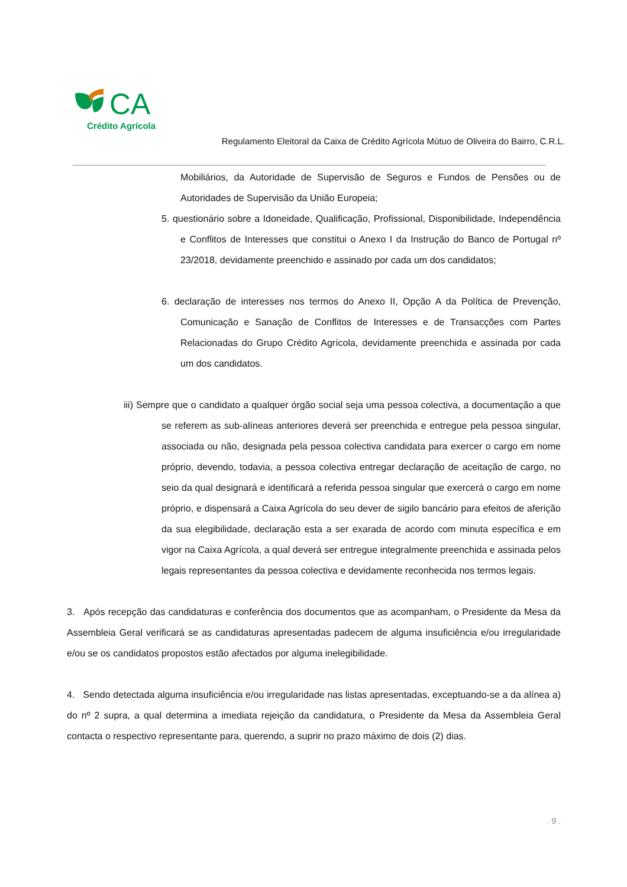CA
Crédito Agrícola
Regulamento Eleitoral da Caixa de Crédito Agrícola Mútuo de Oliveira do Bairro, C.R.L.
Mobiliários, da Autoridade de Supervisão de Seguros e Fundos de Pensões ou de Autoridades de Supervisão da União Europeia;
5. questionário sobre a Idoneidade, Qualificação, Profissional, Disponibilidade, Independência e Conflitos de Interesses que constitui o Anexo I da Instrução do Banco de Portugal nº 23/2018, devidamente preenchido e assinado por cada um dos candidatos;
6. declaração de interesses nos termos do Anexo II, Opção A da Política de Prevenção, Comunicação e Sanação de Conflitos de Interesses e de Transacções com Partes Relacionadas do Grupo Crédito Agrícola, devidamente preenchida e assinada por cada um dos candidatos.
iii) Sempre que o candidato a qualquer órgão social seja uma pessoa colectiva, a documentação a que se referem as sub-alíneas anteriores deverá ser preenchida e entregue pela pessoa singular, associada ou não, designada pela pessoa colectiva candidata para exercer o cargo em nome próprio, devendo, todavia, a pessoa colectiva entregar declaração de aceitação de cargo, no seio da qual designará e identificará a referida pessoa singular que exercerá o cargo em nome próprio, e dispensará a Caixa Agrícola do seu dever de sigilo bancário para efeitos de aferição da sua elegibilidade, declaração esta a ser exarada de acordo com minuta específica e em vigor na Caixa Agrícola, a qual deverá ser entregue integralmente preenchida e assinada pelos legais representantes da pessoa colectiva e devidamente reconhecida nos termos legais.
3. Após recepção das candidaturas e conferência dos documentos que as acompanham, o Presidente da Mesa da Assembleia Geral verificará se as candidaturas apresentadas padecem de alguma insuficiência e/ou irregularidade e/ou se os candidatos propostos estão afectados por alguma inelegibilidade.
4. Sendo detectada alguma insuficiência e/ou irregularidade nas listas apresentadas, exceptuando-se a da alínea a) do nº 2 supra, a qual determina a imediata rejeição da candidatura, o Presidente da Mesa da Assembleia Geral contacta o respectivo representante para, querendo, a suprir no prazo máximo de dois (2) dias.
. 9 .